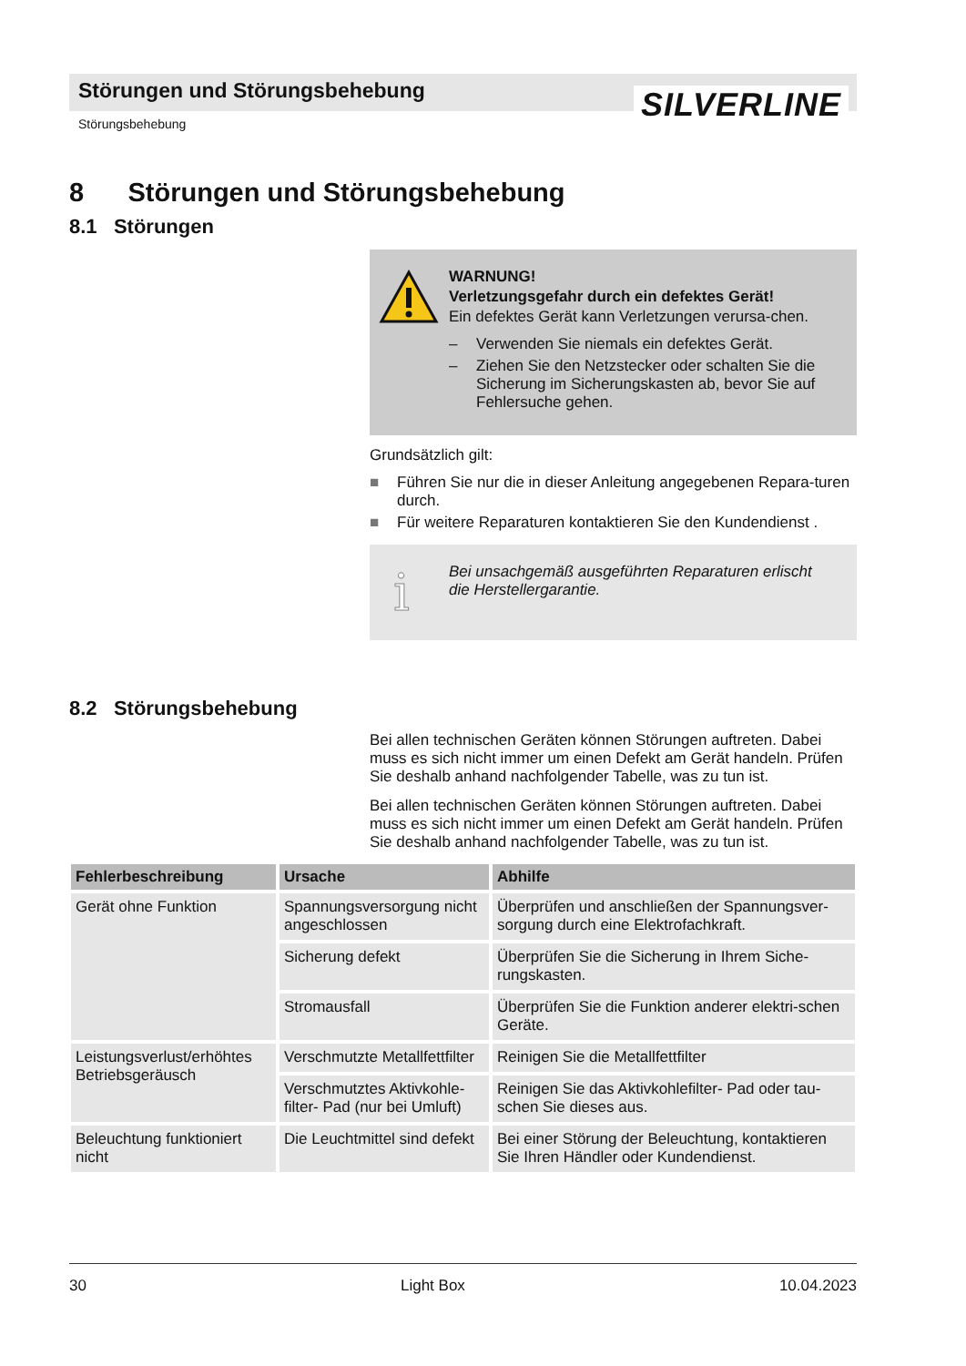Störungen und Störungsbehebung SILVERLINE
Störungsbehebung
8 Störungen und Störungsbehebung
8.1 Störungen
WARNUNG!
Verletzungsgefahr durch ein defektes Gerät!
Ein defektes Gerät kann Verletzungen verursa-chen.
– Verwenden Sie niemals ein defektes Gerät.
– Ziehen Sie den Netzstecker oder schalten Sie die Sicherung im Sicherungskasten ab, bevor Sie auf Fehlersuche gehen.
Grundsätzlich gilt:
■ Führen Sie nur die in dieser Anleitung angegebenen Repara-turen durch.
■ Für weitere Reparaturen kontaktieren Sie den Kundendienst .
i Bei unsachgemäß ausgeführten Reparaturen erlischt die Herstellergarantie.
8.2 Störungsbehebung
Bei allen technischen Geräten können Störungen auftreten. Dabei muss es sich nicht immer um einen Defekt am Gerät handeln. Prüfen Sie deshalb anhand nachfolgender Tabelle, was zu tun ist.
Bei allen technischen Geräten können Störungen auftreten. Dabei muss es sich nicht immer um einen Defekt am Gerät handeln. Prüfen Sie deshalb anhand nachfolgender Tabelle, was zu tun ist.
| Fehlerbeschreibung | Ursache | Abhilfe |
| --- | --- | --- |
| Gerät ohne Funktion | Spannungsversorgung nicht angeschlossen | Überprüfen und anschließen der Spannungsver-sorgung durch eine Elektrofachkraft. |
| | Sicherung defekt | Überprüfen Sie die Sicherung in Ihrem Siche-rungskasten. |
| | Stromausfall | Überprüfen Sie die Funktion anderer elektri-schen Geräte. |
| Leistungsverlust/erhöhtes Betriebsgeräusch | Verschmutzte Metallfettfilter | Reinigen Sie die Metallfettfilter |
| | Verschmutztes Aktivkohle-filter- Pad (nur bei Umluft) | Reinigen Sie das Aktivkohlefilter- Pad oder tau-schen Sie dieses aus. |
| Beleuchtung funktioniert nicht | Die Leuchtmittel sind defekt | Bei einer Störung der Beleuchtung, kontaktieren Sie Ihren Händler oder Kundendienst. |
30 Light Box 10.04.2023